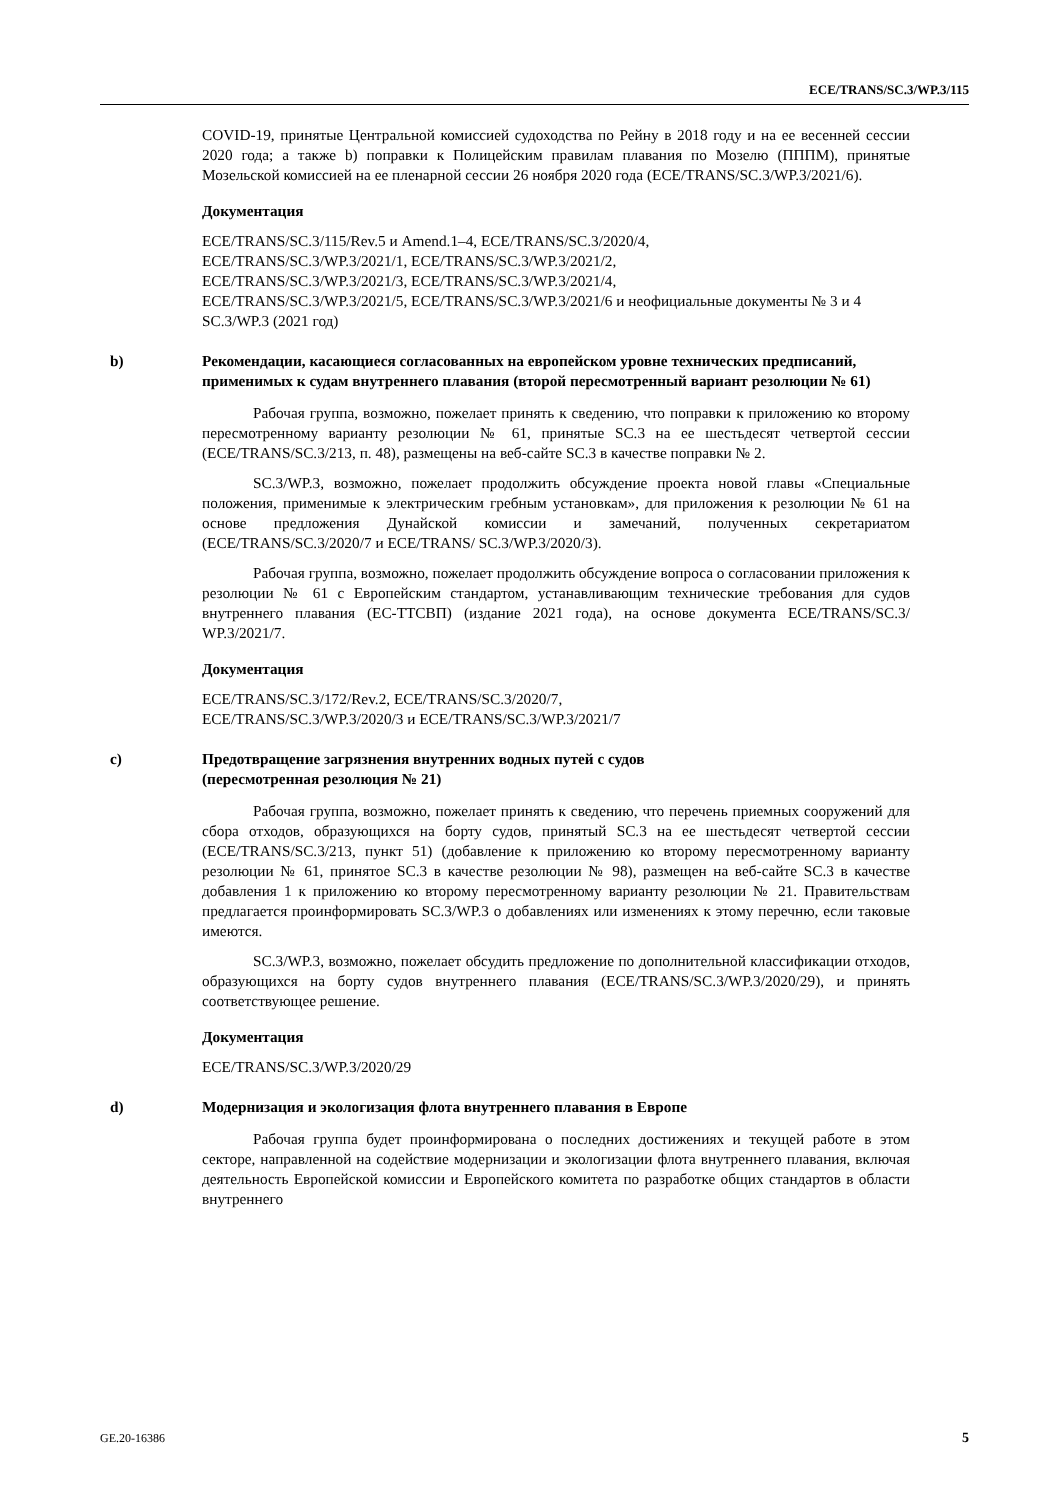ECE/TRANS/SC.3/WP.3/115
COVID-19, принятые Центральной комиссией судоходства по Рейну в 2018 году и на ее весенней сессии 2020 года; а также b) поправки к Полицейским правилам плавания по Мозелю (ПППМ), принятые Мозельской комиссией на ее пленарной сессии 26 ноября 2020 года (ECE/TRANS/SC.3/WP.3/2021/6).
Документация
ECE/TRANS/SC.3/115/Rev.5 и Amend.1–4, ECE/TRANS/SC.3/2020/4,
ECE/TRANS/SC.3/WP.3/2021/1, ECE/TRANS/SC.3/WP.3/2021/2,
ECE/TRANS/SC.3/WP.3/2021/3, ECE/TRANS/SC.3/WP.3/2021/4,
ECE/TRANS/SC.3/WP.3/2021/5, ECE/TRANS/SC.3/WP.3/2021/6 и неофициальные документы № 3 и 4 SC.3/WP.3 (2021 год)
b) Рекомендации, касающиеся согласованных на европейском уровне технических предписаний, применимых к судам внутреннего плавания (второй пересмотренный вариант резолюции № 61)
Рабочая группа, возможно, пожелает принять к сведению, что поправки к приложению ко второму пересмотренному варианту резолюции № 61, принятые SC.3 на ее шестьдесят четвертой сессии (ECE/TRANS/SC.3/213, п. 48), размещены на веб-сайте SC.3 в качестве поправки № 2.
SC.3/WP.3, возможно, пожелает продолжить обсуждение проекта новой главы «Специальные положения, применимые к электрическим гребным установкам», для приложения к резолюции № 61 на основе предложения Дунайской комиссии и замечаний, полученных секретариатом (ECE/TRANS/SC.3/2020/7 и ECE/TRANS/ SC.3/WP.3/2020/3).
Рабочая группа, возможно, пожелает продолжить обсуждение вопроса о согласовании приложения к резолюции № 61 с Европейским стандартом, устанавливающим технические требования для судов внутреннего плавания (ЕС-ТТСВП) (издание 2021 года), на основе документа ECE/TRANS/SC.3/ WP.3/2021/7.
Документация
ECE/TRANS/SC.3/172/Rev.2, ECE/TRANS/SC.3/2020/7,
ECE/TRANS/SC.3/WP.3/2020/3 и ECE/TRANS/SC.3/WP.3/2021/7
c) Предотвращение загрязнения внутренних водных путей с судов
(пересмотренная резолюция № 21)
Рабочая группа, возможно, пожелает принять к сведению, что перечень приемных сооружений для сбора отходов, образующихся на борту судов, принятый SC.3 на ее шестьдесят четвертой сессии (ECE/TRANS/SC.3/213, пункт 51) (добавление к приложению ко второму пересмотренному варианту резолюции № 61, принятое SC.3 в качестве резолюции № 98), размещен на веб-сайте SC.3 в качестве добавления 1 к приложению ко второму пересмотренному варианту резолюции № 21. Правительствам предлагается проинформировать SC.3/WP.3 о добавлениях или изменениях к этому перечню, если таковые имеются.
SC.3/WP.3, возможно, пожелает обсудить предложение по дополнительной классификации отходов, образующихся на борту судов внутреннего плавания (ECE/TRANS/SC.3/WP.3/2020/29), и принять соответствующее решение.
Документация
ECE/TRANS/SC.3/WP.3/2020/29
d) Модернизация и экологизация флота внутреннего плавания в Европе
Рабочая группа будет проинформирована о последних достижениях и текущей работе в этом секторе, направленной на содействие модернизации и экологизации флота внутреннего плавания, включая деятельность Европейской комиссии и Европейского комитета по разработке общих стандартов в области внутреннего
GE.20-16386 5